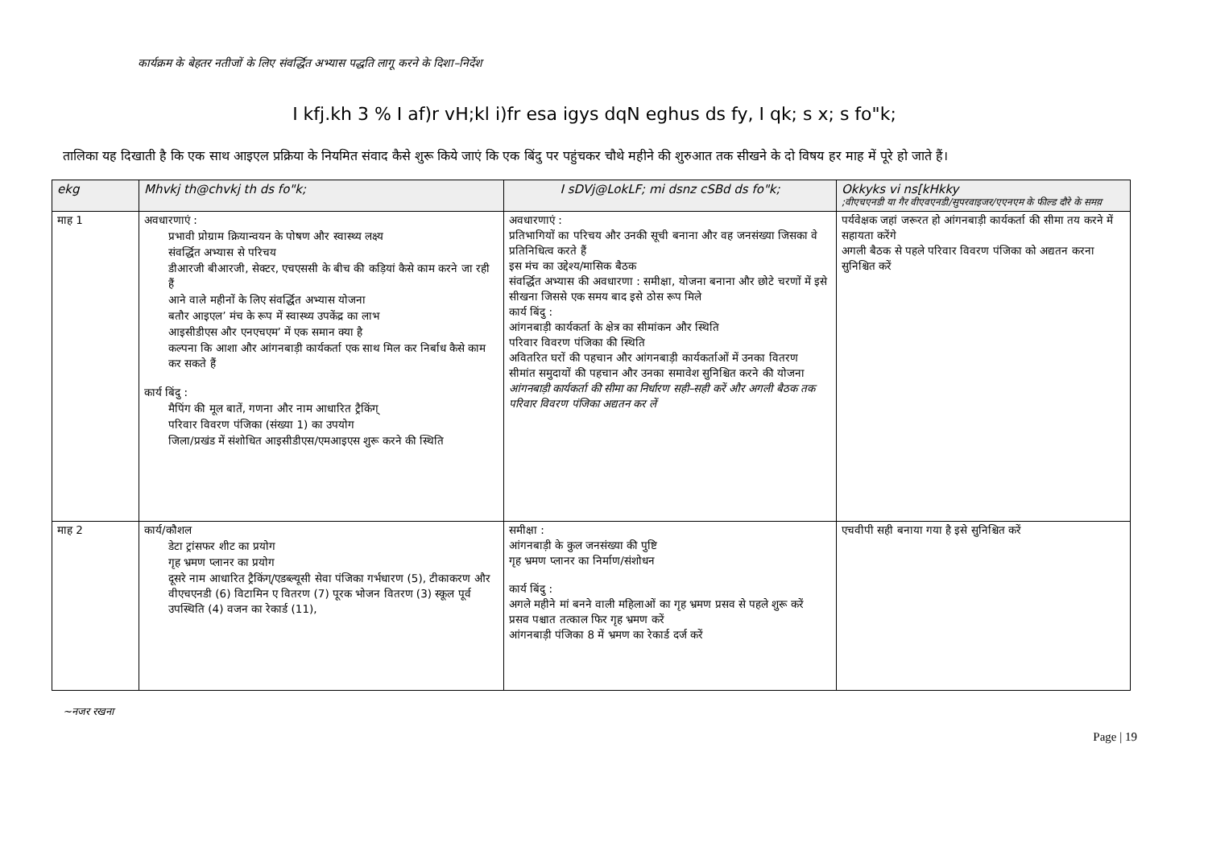कार्यक्रम के बेहतर नतीजों के लिए संवर्द्धित अभ्यास पद्धति लागू करने के दिशा–निर्देश
I kfj.kh 3 % I af)r vH;kl i)fr esa igys dqN eghus ds fy, I qk; s x; s fo"k;
तालिका यह दिखाती है कि एक साथ आइएल प्रक्रिया के नियमित संवाद कैसे शुरू किये जाएं कि एक बिंदु पर पहुंचकर चौथे महीने की शुरुआत तक सीखने के दो विषय हर माह में पूरे हो जाते हैं।
| ekg | Mhvkj th@chvkj th ds fo"k; | I sDVj@LokLF; mi dsnz cSBd ds fo"k; | Okkyks vi ns[kHkky ;वीएचएनडी या गैर वीएवएनडी/सुपरवाइजर/एएनएम के फील्ड दौरे के समय़ |
| --- | --- | --- | --- |
| माह 1 | अवधारणाएं : प्रभावी प्रोग्राम क्रियान्वयन के पोषण और स्वास्थ्य लक्ष्य संवर्द्धित अभ्यास से परिचय डीआरजी बीआरजी, सेक्टर, एचएससी के बीच की कड़ियां कैसे काम करने जा रही हैं आने वाले महीनों के लिए संवर्द्धित अभ्यास योजना बतौर आइएल’ मंच के रूप में स्वास्थ्य उपकेंद्र का लाभ आइसीडीएस और एनएचएम’ में एक समान क्या है कल्पना कि आशा और आंगनबाड़ी कार्यकर्ता एक साथ मिल कर निर्बाध कैसे काम कर सकते हैं कार्य बिंदु : मैपिंग की मूल बातें, गणना और नाम आधारित ट्रैकिंग् परिवार विवरण पंजिका (संख्या 1) का उपयोग जिला/प्रखंड में संशोधित आइसीडीएस/एमआइएस शुरू करने की स्थिति | अवधारणाएं : प्रतिभागियों का परिचय और उनकी सूची बनाना और वह जनसंख्या जिसका वे प्रतिनिधित्व करते हैं इस मंच का उद्देश्य/मासिक बैठक संवर्द्धित अभ्यास की अवधारणा : समीक्षा, योजना बनाना और छोटे चरणों में इसे सीखना जिससे एक समय बाद इसे ठोस रूप मिले कार्य बिंदु : आंगनबाड़ी कार्यकर्ता के क्षेत्र का सीमांकन और स्थिति परिवार विवरण पंजिका की स्थिति अवितरित घरों की पहचान और आंगनबाड़ी कार्यकर्ताओं में उनका वितरण सीमांत समुदायों की पहचान और उनका समावेश सुनिश्चित करने की योजना आंगनबाड़ी कार्यकर्ता की सीमा का निर्धारण सही–सही करें और अगली बैठक तक परिवार विवरण पंजिका अद्यतन कर लें | पर्यवेक्षक जहां जरूरत हो आंगनबाड़ी कार्यकर्ता की सीमा तय करने में सहायता करेंगे अगली बैठक से पहले परिवार विवरण पंजिका को अद्यतन करना सुनिश्चित करें |
| माह 2 | कार्य/कौशल डेटा ट्रांसफर शीट का प्रयोग गृह भ्रमण प्लानर का प्रयोग दूसरे नाम आधारित ट्रैकिंग्/एडब्ल्यूसी सेवा पंजिका गर्भधारण (5), टीकाकरण और वीएचएनडी (6) विटामिन ए वितरण (7) पूरक भोजन वितरण (3) स्कूल पूर्व उपस्थिति (4) वजन का रेकार्ड (11), | समीक्षा : आंगनबाड़ी के कुल जनसंख्या की पुष्टि गृह भ्रमण प्लानर का निर्माण/संशोधन कार्य बिंदु : अगले महीने मां बनने वाली महिलाओं का गृह भ्रमण प्रसव से पहले शुरू करें प्रसव पश्चात तत्काल फिर गृह भ्रमण करें आंगनबाड़ी पंजिका 8 में भ्रमण का रेकार्ड दर्ज करें | एचवीपी सही बनाया गया है इसे सुनिश्चित करें |
~नजर रखना
Page | 19